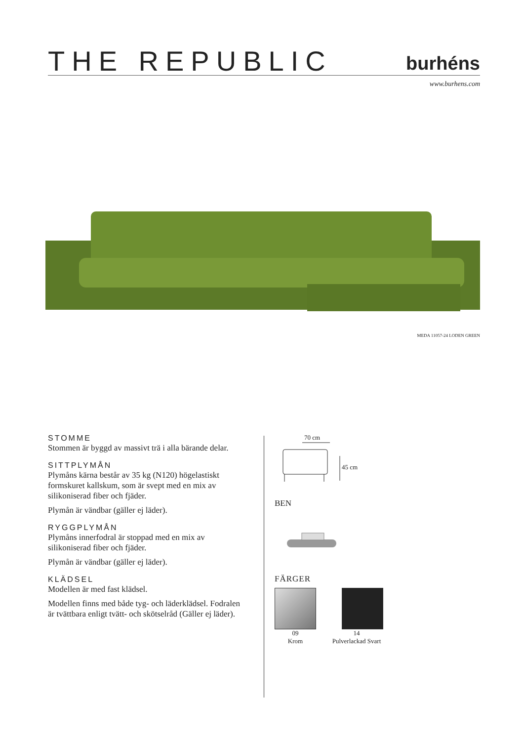THE REPUBLIC
burhéns
www.burhens.com
MEDA 11057-24 LODEN GREEN
STOMME
Stommen är byggd av massivt trä i alla bärande delar.
SITTPLYMÅN
Plymåns kärna består av 35 kg (N120) högelastiskt formskuret kallskum, som är svept med en mix av silikoniserad fiber och fjäder.
Plymån är vändbar (gäller ej läder).
RYGGPLYMÅN
Plymåns innerfodral är stoppad med en mix av silikoniserad fiber och fjäder.
Plymån är vändbar (gäller ej läder).
KLÄDSEL
Modellen är med fast klädsel.
Modellen finns med både tyg- och läderklädsel. Fodralen är tvättbara enligt tvätt- och skötselråd (Gäller ej läder).
70 cm
45 cm
BEN
FÄRGER
09
Krom
14
Pulverlackad Svart